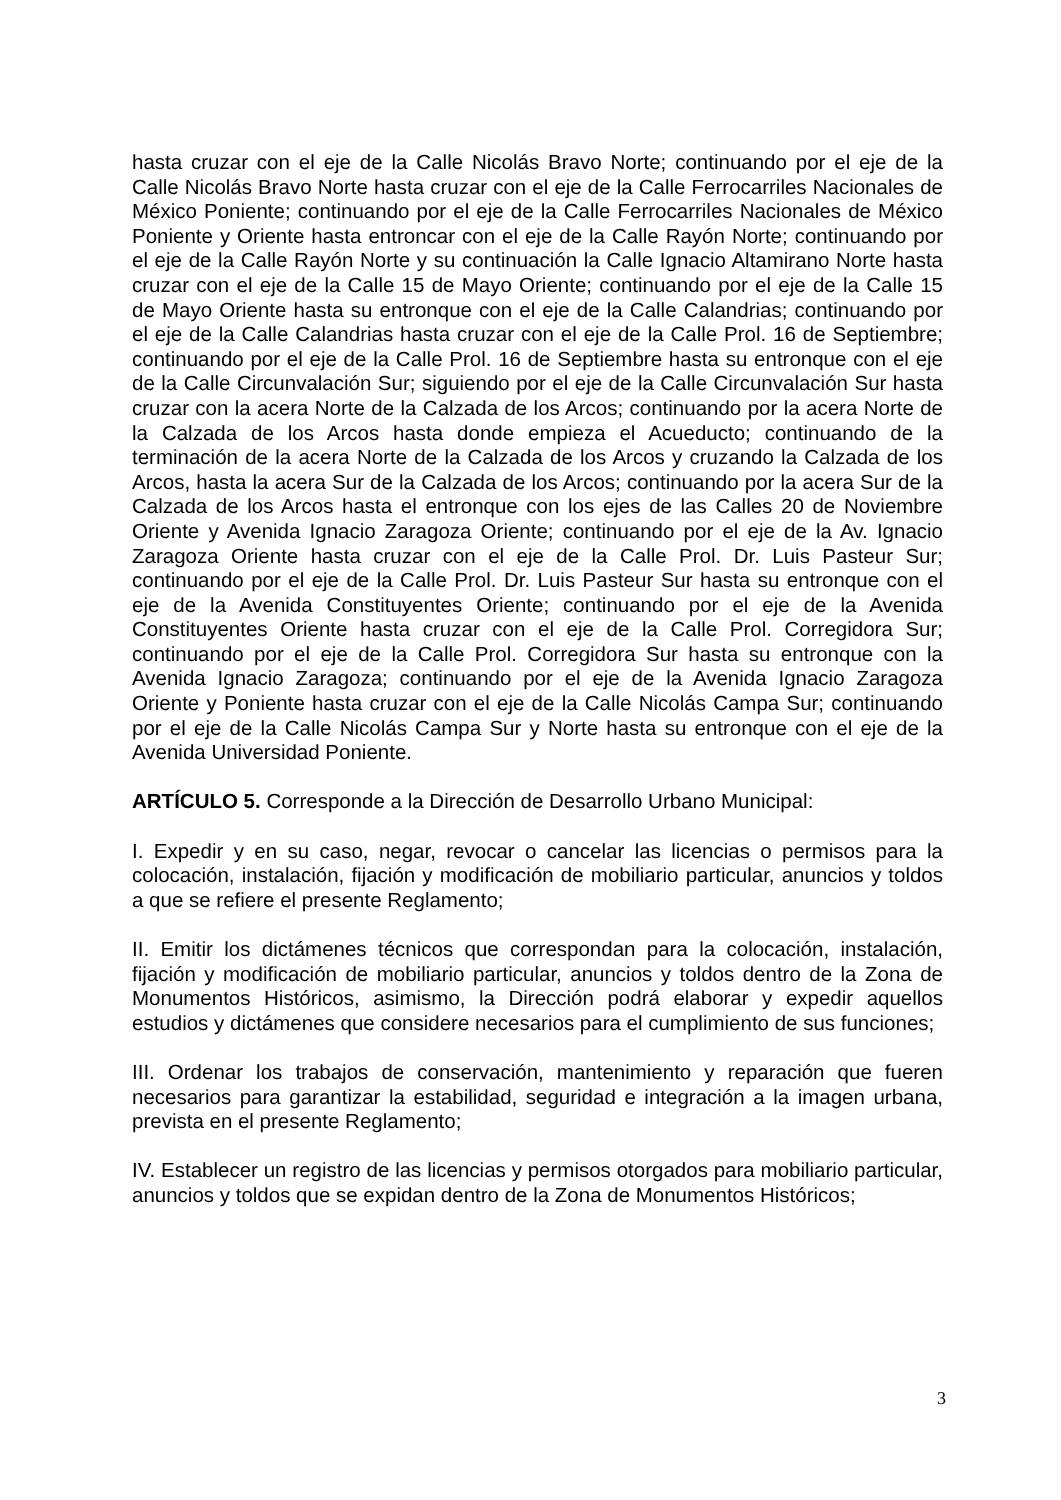hasta cruzar con el eje de la Calle Nicolás Bravo Norte; continuando por el eje de la Calle Nicolás Bravo Norte hasta cruzar con el eje de la Calle Ferrocarriles Nacionales de México Poniente; continuando por el eje de la Calle Ferrocarriles Nacionales de México Poniente y Oriente hasta entroncar con el eje de la Calle Rayón Norte; continuando por el eje de la Calle Rayón Norte y su continuación la Calle Ignacio Altamirano Norte hasta cruzar con el eje de la Calle 15 de Mayo Oriente; continuando por el eje de la Calle 15 de Mayo Oriente hasta su entronque con el eje de la Calle Calandrias; continuando por el eje de la Calle Calandrias hasta cruzar con el eje de la Calle Prol. 16 de Septiembre; continuando por el eje de la Calle Prol. 16 de Septiembre hasta su entronque con el eje de la Calle Circunvalación Sur; siguiendo por el eje de la Calle Circunvalación Sur hasta cruzar con la acera Norte de la Calzada de los Arcos; continuando por la acera Norte de la Calzada de los Arcos hasta donde empieza el Acueducto; continuando de la terminación de la acera Norte de la Calzada de los Arcos y cruzando la Calzada de los Arcos, hasta la acera Sur de la Calzada de los Arcos; continuando por la acera Sur de la Calzada de los Arcos hasta el entronque con los ejes de las Calles 20 de Noviembre Oriente y Avenida Ignacio Zaragoza Oriente; continuando por el eje de la Av. Ignacio Zaragoza Oriente hasta cruzar con el eje de la Calle Prol. Dr. Luis Pasteur Sur; continuando por el eje de la Calle Prol. Dr. Luis Pasteur Sur hasta su entronque con el eje de la Avenida Constituyentes Oriente; continuando por el eje de la Avenida Constituyentes Oriente hasta cruzar con el eje de la Calle Prol. Corregidora Sur; continuando por el eje de la Calle Prol. Corregidora Sur hasta su entronque con la Avenida Ignacio Zaragoza; continuando por el eje de la Avenida Ignacio Zaragoza Oriente y Poniente hasta cruzar con el eje de la Calle Nicolás Campa Sur; continuando por el eje de la Calle Nicolás Campa Sur y Norte hasta su entronque con el eje de la Avenida Universidad Poniente.
ARTÍCULO 5. Corresponde a la Dirección de Desarrollo Urbano Municipal:
I. Expedir y en su caso, negar, revocar o cancelar las licencias o permisos para la colocación, instalación, fijación y modificación de mobiliario particular, anuncios y toldos a que se refiere el presente Reglamento;
II. Emitir los dictámenes técnicos que correspondan para la colocación, instalación, fijación y modificación de mobiliario particular, anuncios y toldos dentro de la Zona de Monumentos Históricos, asimismo, la Dirección podrá elaborar y expedir aquellos estudios y dictámenes que considere necesarios para el cumplimiento de sus funciones;
III. Ordenar los trabajos de conservación, mantenimiento y reparación que fueren necesarios para garantizar la estabilidad, seguridad e integración a la imagen urbana, prevista en el presente Reglamento;
IV. Establecer un registro de las licencias y permisos otorgados para mobiliario particular, anuncios y toldos que se expidan dentro de la Zona de Monumentos Históricos;
3